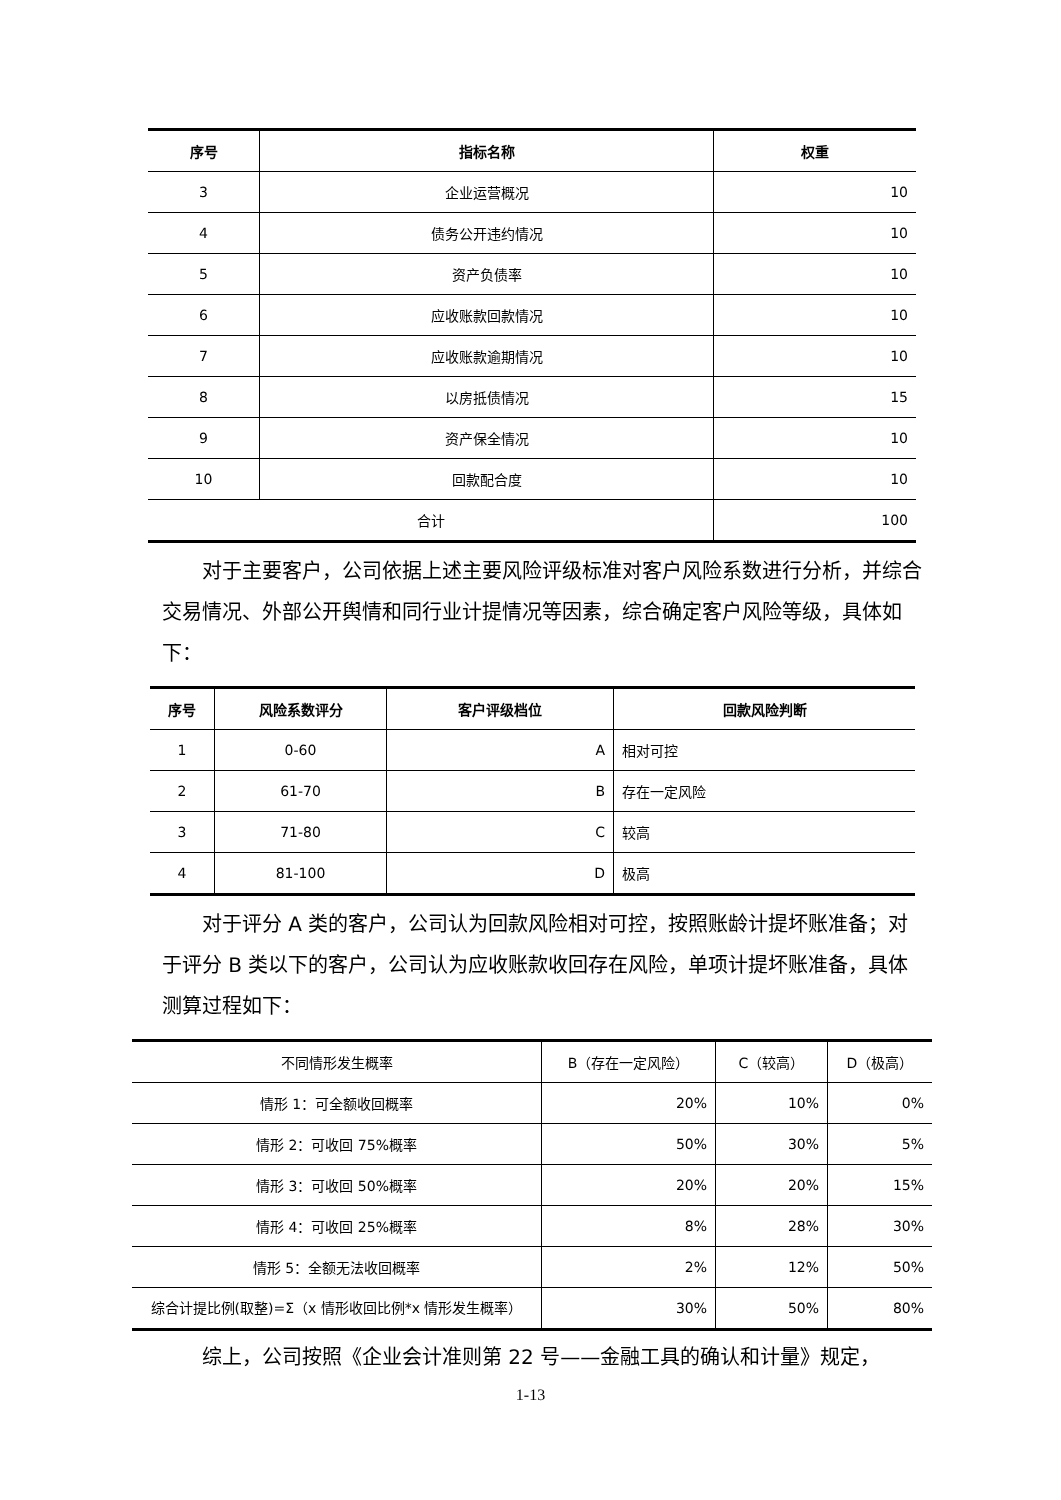| 序号 | 指标名称 | 权重 |
| --- | --- | --- |
| 3 | 企业运营概况 | 10 |
| 4 | 债务公开违约情况 | 10 |
| 5 | 资产负债率 | 10 |
| 6 | 应收账款回款情况 | 10 |
| 7 | 应收账款逾期情况 | 10 |
| 8 | 以房抵债情况 | 15 |
| 9 | 资产保全情况 | 10 |
| 10 | 回款配合度 | 10 |
| 合计 | | 100 |
对于主要客户，公司依据上述主要风险评级标准对客户风险系数进行分析，并综合交易情况、外部公开舆情和同行业计提情况等因素，综合确定客户风险等级，具体如下：
| 序号 | 风险系数评分 | 客户评级档位 | 回款风险判断 |
| --- | --- | --- | --- |
| 1 | 0-60 | A | 相对可控 |
| 2 | 61-70 | B | 存在一定风险 |
| 3 | 71-80 | C | 较高 |
| 4 | 81-100 | D | 极高 |
对于评分 A 类的客户，公司认为回款风险相对可控，按照账龄计提坏账准备；对于评分 B 类以下的客户，公司认为应收账款收回存在风险，单项计提坏账准备，具体测算过程如下：
| 不同情形发生概率 | B（存在一定风险） | C（较高） | D（极高） |
| 情形 1：可全额收回概率 | 20% | 10% | 0% |
| 情形 2：可收回 75%概率 | 50% | 30% | 5% |
| 情形 3：可收回 50%概率 | 20% | 20% | 15% |
| 情形 4：可收回 25%概率 | 8% | 28% | 30% |
| 情形 5：全额无法收回概率 | 2% | 12% | 50% |
| 综合计提比例(取整)=Σ（x 情形收回比例*x 情形发生概率） | 30% | 50% | 80% |
综上，公司按照《企业会计准则第 22 号——金融工具的确认和计量》规定，
1-13